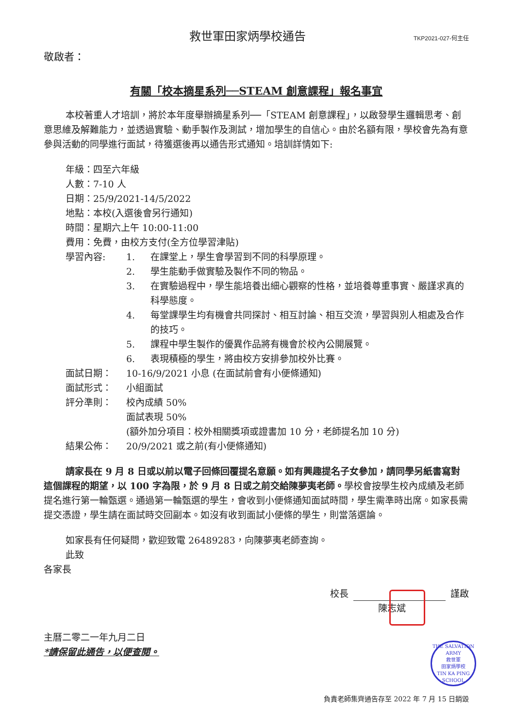救世軍田家炳學校通告
TKP2021-027-何主任
敬啟者：
有關「校本摘星系列──STEAM 創意課程」報名事宜
本校著重人才培訓，將於本年度舉辦摘星系列──「STEAM 創意課程」，以啟發學生邏輯思考、創意思維及解難能力，並透過實驗、動手製作及測試，增加學生的自信心。由於名額有限，學校會先為有意參與活動的同學進行面試，待獲選後再以通告形式通知。培訓詳情如下:
年級：四至六年級
人數：7-10 人
日期：25/9/2021-14/5/2022
地點：本校(入選後會另行通知)
時間：星期六上午 10:00-11:00
費用：免費，由校方支付(全方位學習津貼)
學習內容: 1. 在課堂上，學生會學習到不同的科學原理。
2. 學生能動手做實驗及製作不同的物品。
3. 在實驗過程中，學生能培養出細心觀察的性格，並培養尊重事實、嚴謹求真的科學態度。
4. 每堂課學生均有機會共同探討、相互討論、相互交流，學習與別人相處及合作的技巧。
5. 課程中學生製作的優異作品將有機會於校內公開展覽。
6. 表現積極的學生，將由校方安排參加校外比賽。
面試日期： 10-16/9/2021 小息 (在面試前會有小便條通知)
面試形式： 小組面試
評分準則： 校內成績 50%
面試表現 50%
(額外加分項目：校外相關獎項或證書加 10 分，老師提名加 10 分)
結果公佈： 20/9/2021 或之前(有小便條通知)
請家長在 9 月 8 日或以前以電子回條回覆提名意願。如有興趣提名子女參加，請同學另紙書寫對這個課程的期望，以 100 字為限，於 9 月 8 日或之前交給陳夢夷老師。學校會按學生校內成績及老師提名進行第一輪甄選。通過第一輪甄選的學生，會收到小便條通知面試時間，學生需準時出席。如家長需提交憑證，學生請在面試時交回副本。如沒有收到面試小便條的學生，則當落選論。
如家長有任何疑問，歡迎致電 26489283，向陳夢夷老師查詢。
此致
各家長
校長 謹啟
陳志斌
主曆二零二一年九月二日
*請保留此通告，以便查閱。
THE SALVATION ARMY
救世軍
田家炳學校
TIN KA PING SCHOOL
負責老師集齊通告存至 2022 年 7 月 15 日銷毀